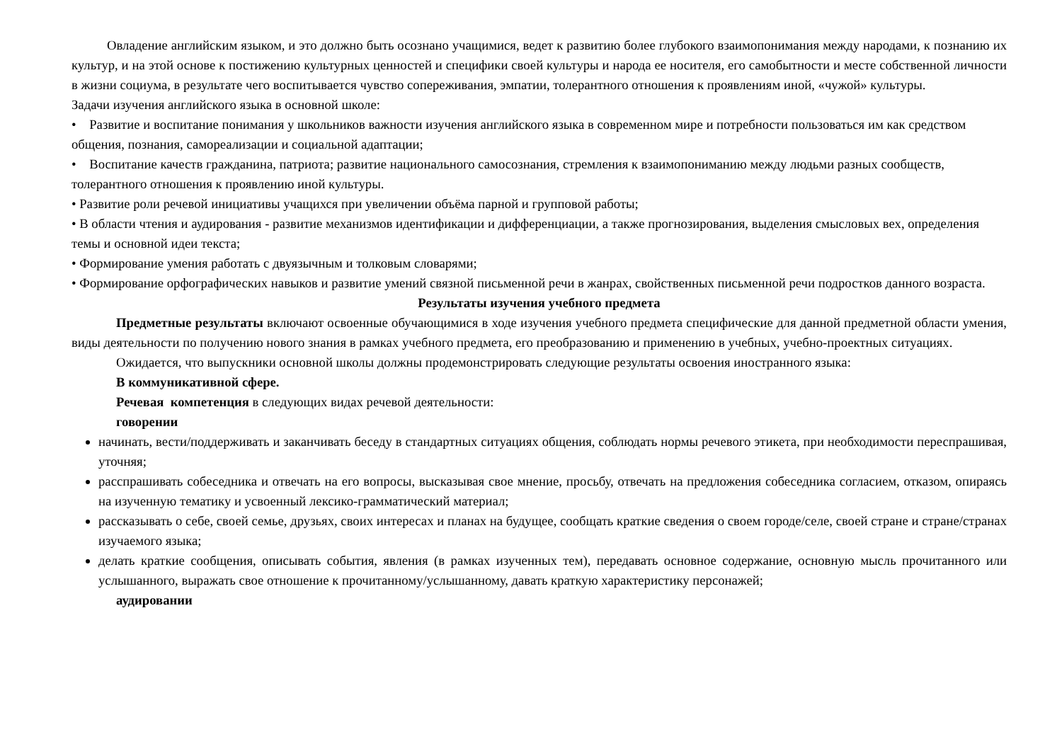Овладение английским языком, и это должно быть осознано учащимися, ведет к развитию более глубокого взаимопонимания между народами, к познанию их культур, и на этой основе к постижению культурных ценностей и специфики своей культуры и народа ее носителя, его самобытности и месте собственной личности в жизни социума, в результате чего воспитывается чувство сопереживания, эмпатии, толерантного отношения к проявлениям иной, «чужой» культуры.
Задачи изучения английского языка в основной школе:
• Развитие и воспитание понимания у школьников важности изучения английского языка в современном мире и потребности пользоваться им как средством общения, познания, самореализации и социальной адаптации;
• Воспитание качеств гражданина, патриота; развитие национального самосознания, стремления к взаимопониманию между людьми разных сообществ, толерантного отношения к проявлению иной культуры.
• Развитие роли речевой инициативы учащихся при увеличении объёма парной и групповой работы;
• В области чтения и аудирования - развитие механизмов идентификации и дифференциации, а также прогнозирования, выделения смысловых вех, определения темы и основной идеи текста;
• Формирование умения работать с двуязычным и толковым словарями;
• Формирование орфографических навыков и развитие умений связной письменной речи в жанрах, свойственных письменной речи подростков данного возраста.
Результаты изучения учебного предмета
Предметные результаты включают освоенные обучающимися в ходе изучения учебного предмета специфические для данной предметной области умения, виды деятельности по получению нового знания в рамках учебного предмета, его преобразованию и применению в учебных, учебно-проектных ситуациях.
Ожидается, что выпускники основной школы должны продемонстрировать следующие результаты освоения иностранного языка:
В коммуникативной сфере.
Речевая компетенция в следующих видах речевой деятельности:
говорении
начинать, вести/поддерживать и заканчивать беседу в стандартных ситуациях общения, соблюдать нормы речевого этикета, при необходимости переспрашивая, уточняя;
расспрашивать собеседника и отвечать на его вопросы, высказывая свое мнение, просьбу, отвечать на предложения собеседника согласием, отказом, опираясь на изученную тематику и усвоенный лексико-грамматический материал;
рассказывать о себе, своей семье, друзьях, своих интересах и планах на будущее, сообщать краткие сведения о своем городе/селе, своей стране и стране/странах изучаемого языка;
делать краткие сообщения, описывать события, явления (в рамках изученных тем), передавать основное содержание, основную мысль прочитанного или услышанного, выражать свое отношение к прочитанному/услышанному, давать краткую характеристику персонажей;
аудировании